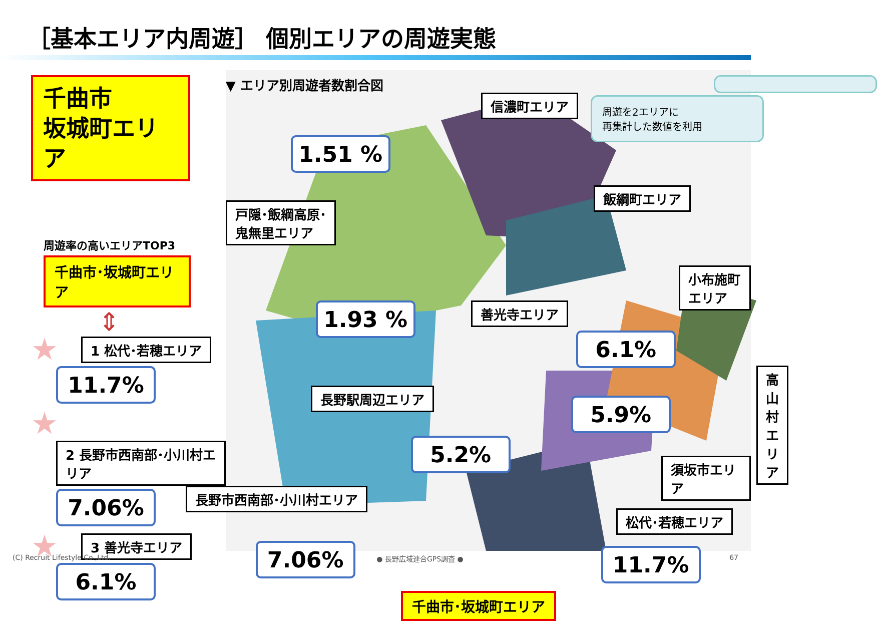［基本エリア内周遊］ 個別エリアの周遊実態
千曲市
坂城町エリア
周遊率の高いエリアTOP3
千曲市･坂城町エリア
⇕
★ 1 松代･若穂エリア
11.7%
★ 2 長野市西南部･小川村エリア
7.06%
★ 3 善光寺エリア
6.1%
▼ エリア別周遊者数割合図
信濃町エリア
1.51 %
戸隠･飯綱高原･
鬼無里エリア
飯綱町エリア
1.93 % 善光寺エリア
小布施町エリア
6.1%
高山村エリア
長野駅周辺エリア
5.9%
5.2%
須坂市エリア
長野市西南部･小川村エリア
松代･若穂エリア
7.06% 11.7%
千曲市･坂城町エリア
周遊を2エリアに
再集計した数値を利用
(C) Recruit Lifestyle Co.,Ltd. ● 長野広域連合GPS調査 ● 67